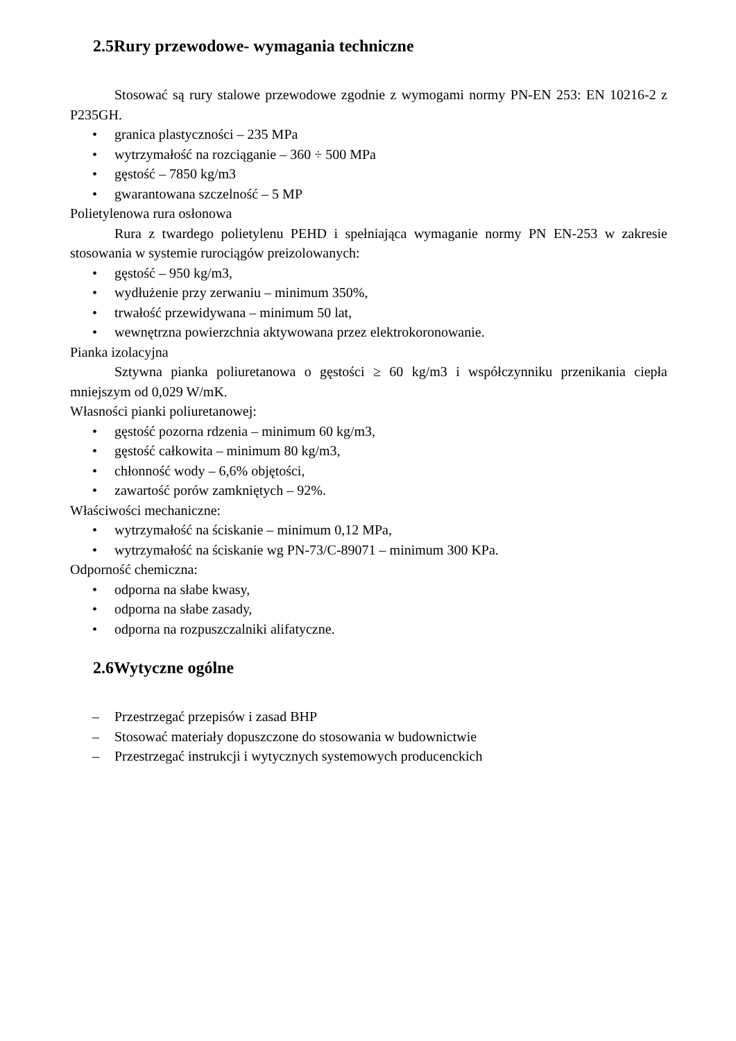2.5Rury przewodowe- wymagania techniczne
Stosować są rury stalowe przewodowe zgodnie z wymogami normy PN-EN 253: EN 10216-2 z P235GH.
• granica plastyczności – 235 MPa
• wytrzymałość na rozciąganie – 360 ÷ 500 MPa
• gęstość – 7850 kg/m3
• gwarantowana szczelność – 5 MP
Polietylenowa rura osłonowa
Rura z twardego polietylenu PEHD i spełniająca wymaganie normy PN EN-253 w zakresie stosowania w systemie rurociągów preizolowanych:
• gęstość – 950 kg/m3,
• wydłużenie przy zerwaniu – minimum 350%,
• trwałość przewidywana – minimum 50 lat,
• wewnętrzna powierzchnia aktywowana przez elektrokoronowanie.
Pianka izolacyjna
Sztywna pianka poliuretanowa o gęstości ≥ 60 kg/m3 i współczynniku przenikania ciepła mniejszym od 0,029 W/mK.
Własności pianki poliuretanowej:
• gęstość pozorna rdzenia – minimum 60 kg/m3,
• gęstość całkowita – minimum 80 kg/m3,
• chłonność wody – 6,6% objętości,
• zawartość porów zamkniętych – 92%.
Właściwości mechaniczne:
• wytrzymałość na ściskanie – minimum 0,12 MPa,
• wytrzymałość na ściskanie wg PN-73/C-89071 – minimum 300 KPa.
Odporność chemiczna:
• odporna na słabe kwasy,
• odporna na słabe zasady,
• odporna na rozpuszczalniki alifatyczne.
2.6Wytyczne ogólne
– Przestrzegać przepisów i zasad BHP
– Stosować materiały dopuszczone do stosowania w budownictwie
– Przestrzegać instrukcji i wytycznych systemowych producenckich